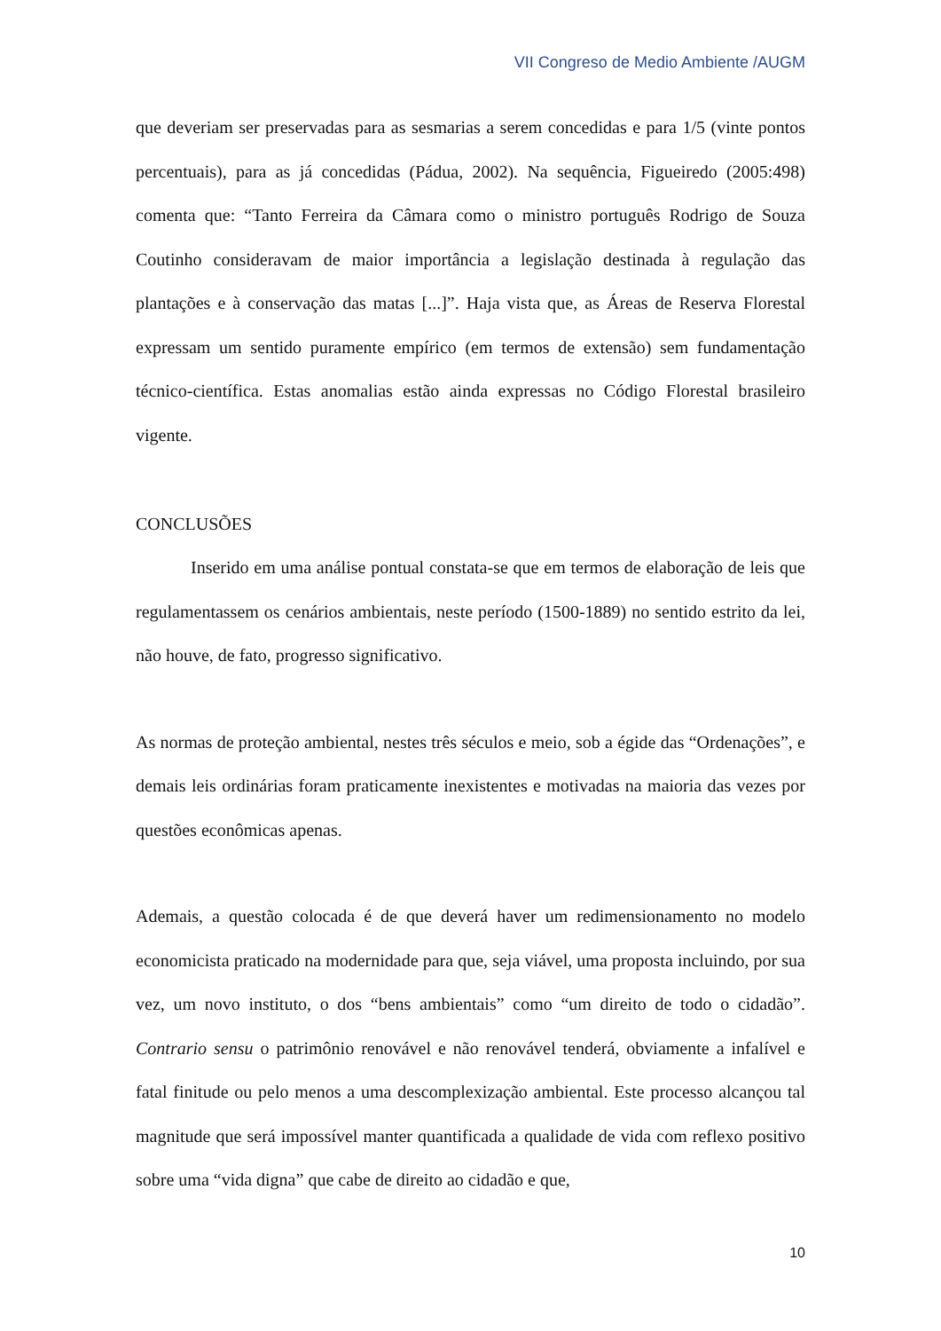VII Congreso de Medio Ambiente /AUGM
que deveriam ser preservadas para as sesmarias a serem concedidas e para 1/5 (vinte pontos percentuais), para as já concedidas (Pádua, 2002). Na sequência, Figueiredo (2005:498) comenta que: “Tanto Ferreira da Câmara como o ministro português Rodrigo de Souza Coutinho consideravam de maior importância a legislação destinada à regulação das plantações e à conservação das matas [...]”. Haja vista que, as Áreas de Reserva Florestal expressam um sentido puramente empírico (em termos de extensão) sem fundamentação técnico-científica. Estas anomalias estão ainda expressas no Código Florestal brasileiro vigente.
CONCLUSÕES
Inserido em uma análise pontual constata-se que em termos de elaboração de leis que regulamentassem os cenários ambientais, neste período (1500-1889) no sentido estrito da lei, não houve, de fato, progresso significativo.
As normas de proteção ambiental, nestes três séculos e meio, sob a égide das “Ordenações”, e demais leis ordinárias foram praticamente inexistentes e motivadas na maioria das vezes por questões econômicas apenas.
Ademais, a questão colocada é de que deverá haver um redimensionamento no modelo economicista praticado na modernidade para que, seja viável, uma proposta incluindo, por sua vez, um novo instituto, o dos “bens ambientais” como “um direito de todo o cidadão”. Contrario sensu o patrimônio renovável e não renovável tenderá, obviamente a infalível e fatal finitude ou pelo menos a uma descomplexização ambiental. Este processo alcançou tal magnitude que será impossível manter quantificada a qualidade de vida com reflexo positivo sobre uma “vida digna” que cabe de direito ao cidadão e que,
10